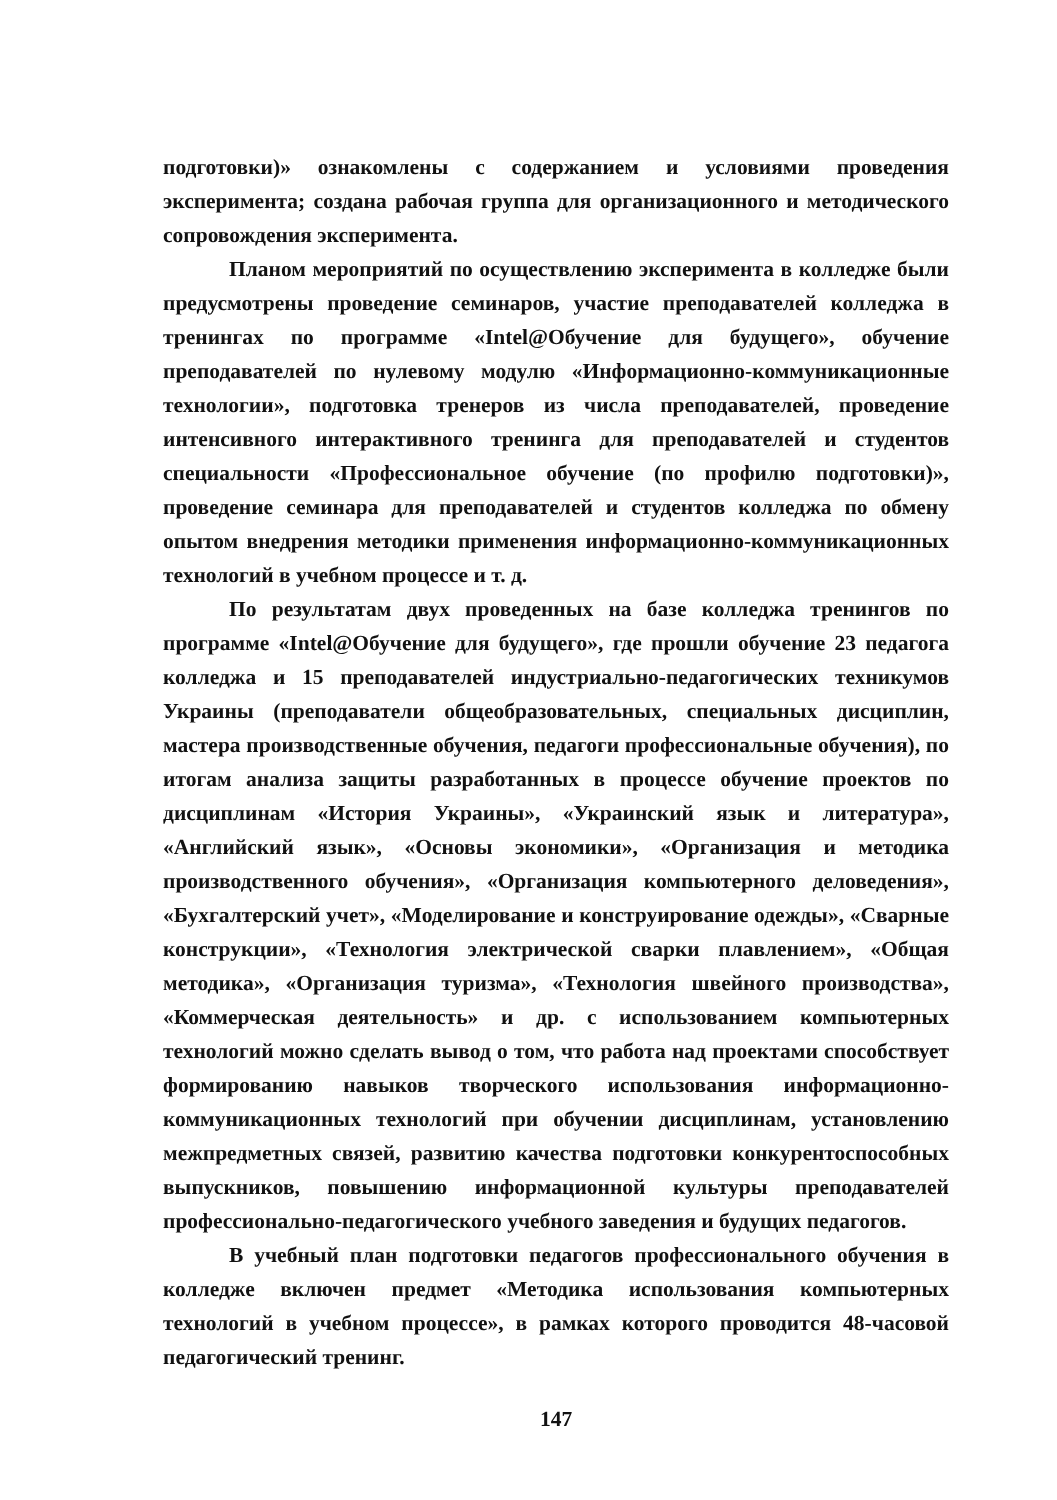подготовки)» ознакомлены с содержанием и условиями проведения эксперимента; создана рабочая группа для организационного и методического сопровождения эксперимента.
Планом мероприятий по осуществлению эксперимента в колледже были предусмотрены проведение семинаров, участие преподавателей колледжа в тренингах по программе «Intel@Обучение для будущего», обучение преподавателей по нулевому модулю «Информационно-коммуникационные технологии», подготовка тренеров из числа преподавателей, проведение интенсивного интерактивного тренинга для преподавателей и студентов специальности «Профессиональное обучение (по профилю подготовки)», проведение семинара для преподавателей и студентов колледжа по обмену опытом внедрения методики применения информационно-коммуникационных технологий в учебном процессе и т. д.
По результатам двух проведенных на базе колледжа тренингов по программе «Intel@Обучение для будущего», где прошли обучение 23 педагога колледжа и 15 преподавателей индустриально-педагогических техникумов Украины (преподаватели общеобразовательных, специальных дисциплин, мастера производственные обучения, педагоги профессиональные обучения), по итогам анализа защиты разработанных в процессе обучение проектов по дисциплинам «История Украины», «Украинский язык и литература», «Английский язык», «Основы экономики», «Организация и методика производственного обучения», «Организация компьютерного деловедения», «Бухгалтерский учет», «Моделирование и конструирование одежды», «Сварные конструкции», «Технология электрической сварки плавлением», «Общая методика», «Организация туризма», «Технология швейного производства», «Коммерческая деятельность» и др. с использованием компьютерных технологий можно сделать вывод о том, что работа над проектами способствует формированию навыков творческого использования информационно-коммуникационных технологий при обучении дисциплинам, установлению межпредметных связей, развитию качества подготовки конкурентоспособных выпускников, повышению информационной культуры преподавателей профессионально-педагогического учебного заведения и будущих педагогов.
В учебный план подготовки педагогов профессионального обучения в колледже включен предмет «Методика использования компьютерных технологий в учебном процессе», в рамках которого проводится 48-часовой педагогический тренинг.
147